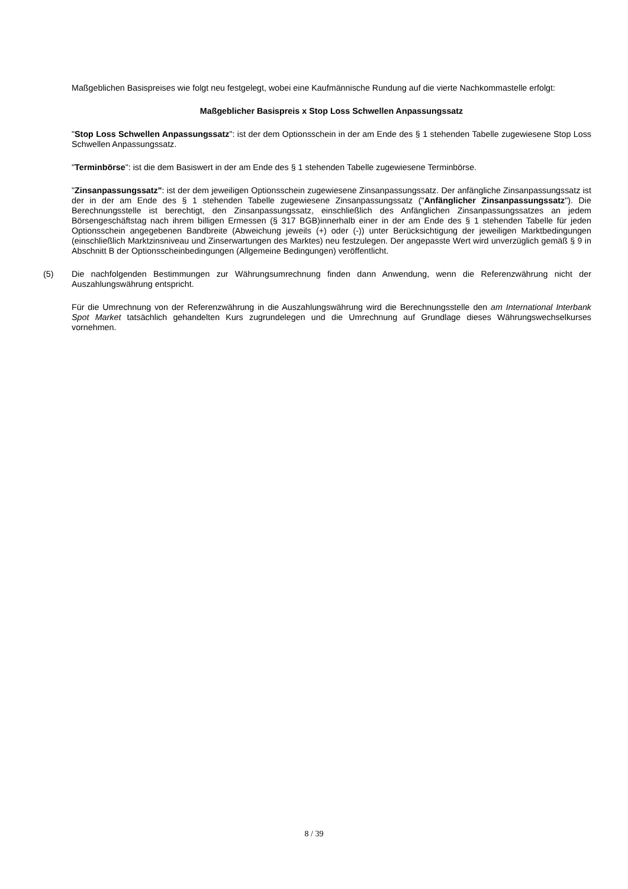Maßgeblichen Basispreises wie folgt neu festgelegt, wobei eine Kaufmännische Rundung auf die vierte Nachkommastelle erfolgt:
Maßgeblicher Basispreis x Stop Loss Schwellen Anpassungssatz
"Stop Loss Schwellen Anpassungssatz": ist der dem Optionsschein in der am Ende des § 1 stehenden Tabelle zugewiesene Stop Loss Schwellen Anpassungssatz.
"Terminbörse": ist die dem Basiswert in der am Ende des § 1 stehenden Tabelle zugewiesene Terminbörse.
"Zinsanpassungssatz": ist der dem jeweiligen Optionsschein zugewiesene Zinsanpassungssatz. Der anfängliche Zinsanpassungssatz ist der in der am Ende des § 1 stehenden Tabelle zugewiesene Zinsanpassungssatz ("Anfänglicher Zinsanpassungssatz"). Die Berechnungsstelle ist berechtigt, den Zinsanpassungssatz, einschließlich des Anfänglichen Zinsanpassungssatzes an jedem Börsengeschäftstag nach ihrem billigen Ermessen (§ 317 BGB)innerhalb einer in der am Ende des § 1 stehenden Tabelle für jeden Optionsschein angegebenen Bandbreite (Abweichung jeweils (+) oder (-)) unter Berücksichtigung der jeweiligen Marktbedingungen (einschließlich Marktzinsniveau und Zinserwartungen des Marktes) neu festzulegen. Der angepasste Wert wird unverzüglich gemäß § 9 in Abschnitt B der Optionsscheinbedingungen (Allgemeine Bedingungen) veröffentlicht.
(5) Die nachfolgenden Bestimmungen zur Währungsumrechnung finden dann Anwendung, wenn die Referenzwährung nicht der Auszahlungswährung entspricht.
Für die Umrechnung von der Referenzwährung in die Auszahlungswährung wird die Berechnungsstelle den am International Interbank Spot Market tatsächlich gehandelten Kurs zugrundelegen und die Umrechnung auf Grundlage dieses Währungswechselkurses vornehmen.
8 / 39